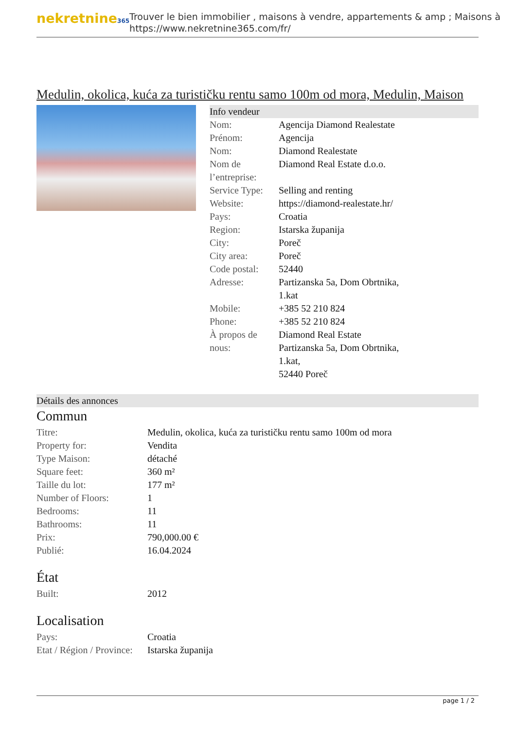nekretnine365
Trouver le bien immobilier , maisons à vendre, appartements & amp ; Maisons à
https://www.nekretnine365.com/fr/
Medulin, okolica, kuća za turističku rentu samo 100m od mora, Medulin, Maison
Info vendeur
| Nom: | Agencija Diamond Realestate |
| Prénom: | Agencija |
| Nom: | Diamond Realestate |
| Nom de l’entreprise: | Diamond Real Estate d.o.o. |
| Service Type: | Selling and renting |
| Website: | https://diamond-realestate.hr/ |
| Pays: | Croatia |
| Region: | Istarska županija |
| City: | Poreč |
| City area: | Poreč |
| Code postal: | 52440 |
| Adresse: | Partizanska 5a, Dom Obrtnika, 1.kat |
| Mobile: | +385 52 210 824 |
| Phone: | +385 52 210 824 |
| À propos de nous: | Diamond Real Estate Partizanska 5a, Dom Obrtnika, 1.kat, 52440 Poreč |
Détails des annonces
Commun
| Titre: | Medulin, okolica, kuća za turističku rentu samo 100m od mora |
| Property for: | Vendita |
| Type Maison: | détaché |
| Square feet: | 360 m² |
| Taille du lot: | 177 m² |
| Number of Floors: | 1 |
| Bedrooms: | 11 |
| Bathrooms: | 11 |
| Prix: | 790,000.00 € |
| Publié: | 16.04.2024 |
État
| Built: | 2012 |
Localisation
| Pays: | Croatia |
| Etat / Région / Province: | Istarska županija |
page 1 / 2